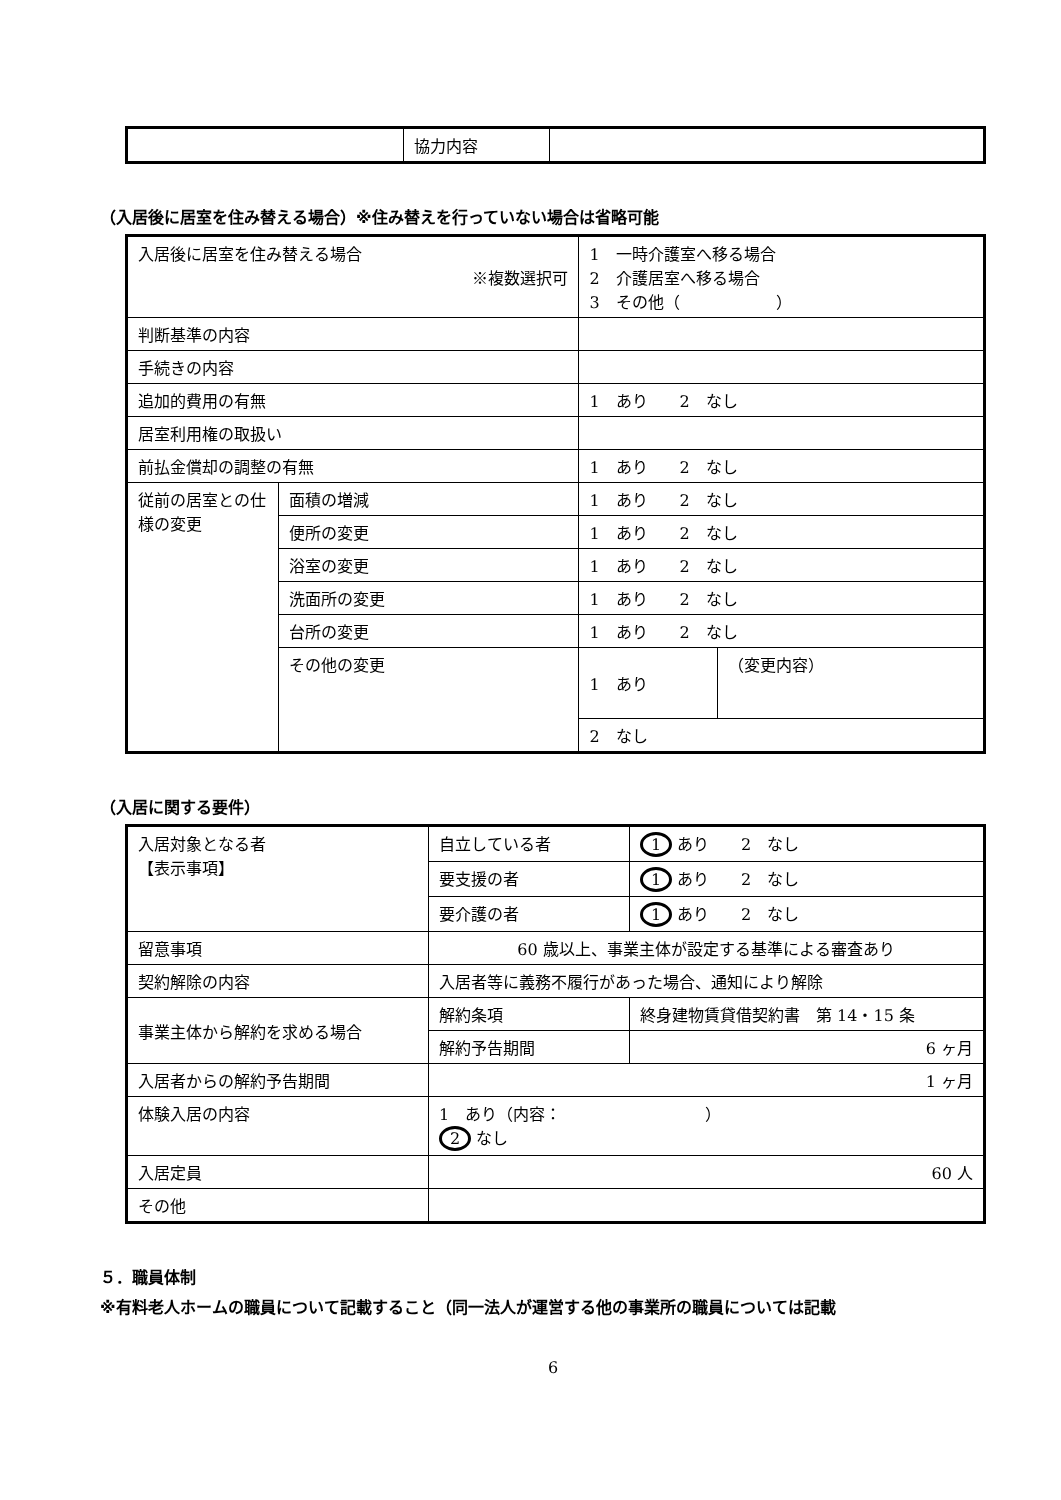| | 協力内容 | |
（入居後に居室を住み替える場合）※住み替えを行っていない場合は省略可能
| 入居後に居室を住み替える場合 ※複数選択可 | | 1 一時介護室へ移る場合 2 介護居室へ移る場合 3 その他（ ） | |
| 判断基準の内容 | | | |
| 手続きの内容 | | | |
| 追加的費用の有無 | | 1 あり 2 なし | |
| 居室利用権の取扱い | | | |
| 前払金償却の調整の有無 | | 1 あり 2 なし | |
| 従前の居室との仕様の変更 | 面積の増減 | 1 あり 2 なし | |
| | 便所の変更 | 1 あり 2 なし | |
| | 浴室の変更 | 1 あり 2 なし | |
| | 洗面所の変更 | 1 あり 2 なし | |
| | 台所の変更 | 1 あり 2 なし | |
| | その他の変更 | 1 あり | （変更内容） |
| | | 2 なし | |
（入居に関する要件）
| 入居対象となる者 【表示事項】 | 自立している者 | 1 あり 2 なし |
| | 要支援の者 | 1 あり 2 なし |
| | 要介護の者 | 1 あり 2 なし |
| 留意事項 | 60 歳以上、事業主体が設定する基準による審査あり | |
| 契約解除の内容 | 入居者等に義務不履行があった場合、通知により解除 | |
| 事業主体から解約を求める場合 | 解約条項 | 終身建物賃貸借契約書 第 14・15 条 |
| | 解約予告期間 | 6 ヶ月 |
| 入居者からの解約予告期間 | 1 ヶ月 | |
| 体験入居の内容 | 1 あり（内容： ） 2 なし | |
| 入居定員 | 60 人 | |
| その他 | | |
５．職員体制
※有料老人ホームの職員について記載すること（同一法人が運営する他の事業所の職員については記載
6